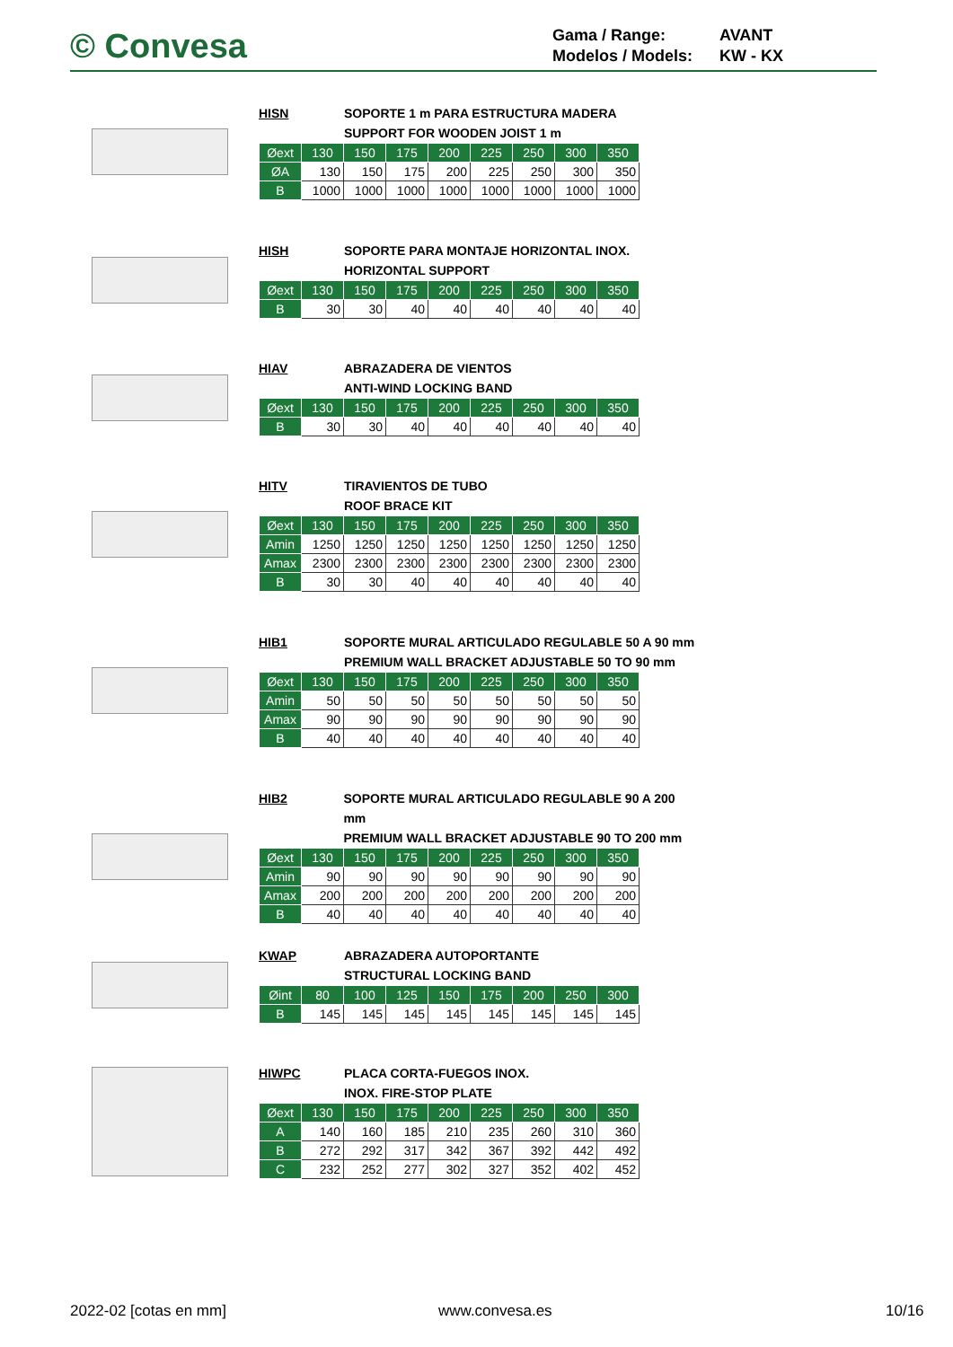© Convesa
| Gama / Range: | AVANT |
| Modelos / Models: | KW - KX |
HISN SOPORTE 1 m PARA ESTRUCTURA MADERA
SUPPORT FOR WOODEN JOIST 1 m
| Øext | 130 | 150 | 175 | 200 | 225 | 250 | 300 | 350 |
| --- | --- | --- | --- | --- | --- | --- | --- | --- |
| ØA | 130 | 150 | 175 | 200 | 225 | 250 | 300 | 350 |
| B | 1000 | 1000 | 1000 | 1000 | 1000 | 1000 | 1000 | 1000 |
HISH SOPORTE PARA MONTAJE HORIZONTAL INOX.
HORIZONTAL SUPPORT
| Øext | 130 | 150 | 175 | 200 | 225 | 250 | 300 | 350 |
| --- | --- | --- | --- | --- | --- | --- | --- | --- |
| B | 30 | 30 | 40 | 40 | 40 | 40 | 40 | 40 |
HIAV ABRAZADERA DE VIENTOS
ANTI-WIND LOCKING BAND
| Øext | 130 | 150 | 175 | 200 | 225 | 250 | 300 | 350 |
| --- | --- | --- | --- | --- | --- | --- | --- | --- |
| B | 30 | 30 | 40 | 40 | 40 | 40 | 40 | 40 |
HITV TIRAVIENTOS DE TUBO
ROOF BRACE KIT
| Øext | 130 | 150 | 175 | 200 | 225 | 250 | 300 | 350 |
| --- | --- | --- | --- | --- | --- | --- | --- | --- |
| Amin | 1250 | 1250 | 1250 | 1250 | 1250 | 1250 | 1250 | 1250 |
| Amax | 2300 | 2300 | 2300 | 2300 | 2300 | 2300 | 2300 | 2300 |
| B | 30 | 30 | 40 | 40 | 40 | 40 | 40 | 40 |
HIB1 SOPORTE MURAL ARTICULADO REGULABLE 50 A 90 mm
PREMIUM WALL BRACKET ADJUSTABLE 50 TO 90 mm
| Øext | 130 | 150 | 175 | 200 | 225 | 250 | 300 | 350 |
| --- | --- | --- | --- | --- | --- | --- | --- | --- |
| Amin | 50 | 50 | 50 | 50 | 50 | 50 | 50 | 50 |
| Amax | 90 | 90 | 90 | 90 | 90 | 90 | 90 | 90 |
| B | 40 | 40 | 40 | 40 | 40 | 40 | 40 | 40 |
HIB2 SOPORTE MURAL ARTICULADO REGULABLE 90 A 200 mm
PREMIUM WALL BRACKET ADJUSTABLE 90 TO 200 mm
| Øext | 130 | 150 | 175 | 200 | 225 | 250 | 300 | 350 |
| --- | --- | --- | --- | --- | --- | --- | --- | --- |
| Amin | 90 | 90 | 90 | 90 | 90 | 90 | 90 | 90 |
| Amax | 200 | 200 | 200 | 200 | 200 | 200 | 200 | 200 |
| B | 40 | 40 | 40 | 40 | 40 | 40 | 40 | 40 |
KWAP ABRAZADERA AUTOPORTANTE
STRUCTURAL LOCKING BAND
| Øint | 80 | 100 | 125 | 150 | 175 | 200 | 250 | 300 |
| --- | --- | --- | --- | --- | --- | --- | --- | --- |
| B | 145 | 145 | 145 | 145 | 145 | 145 | 145 | 145 |
HIWPC PLACA CORTA-FUEGOS INOX.
INOX. FIRE-STOP PLATE
| Øext | 130 | 150 | 175 | 200 | 225 | 250 | 300 | 350 |
| --- | --- | --- | --- | --- | --- | --- | --- | --- |
| A | 140 | 160 | 185 | 210 | 235 | 260 | 310 | 360 |
| B | 272 | 292 | 317 | 342 | 367 | 392 | 442 | 492 |
| C | 232 | 252 | 277 | 302 | 327 | 352 | 402 | 452 |
2022-02 [cotas en mm] www.convesa.es 10/16